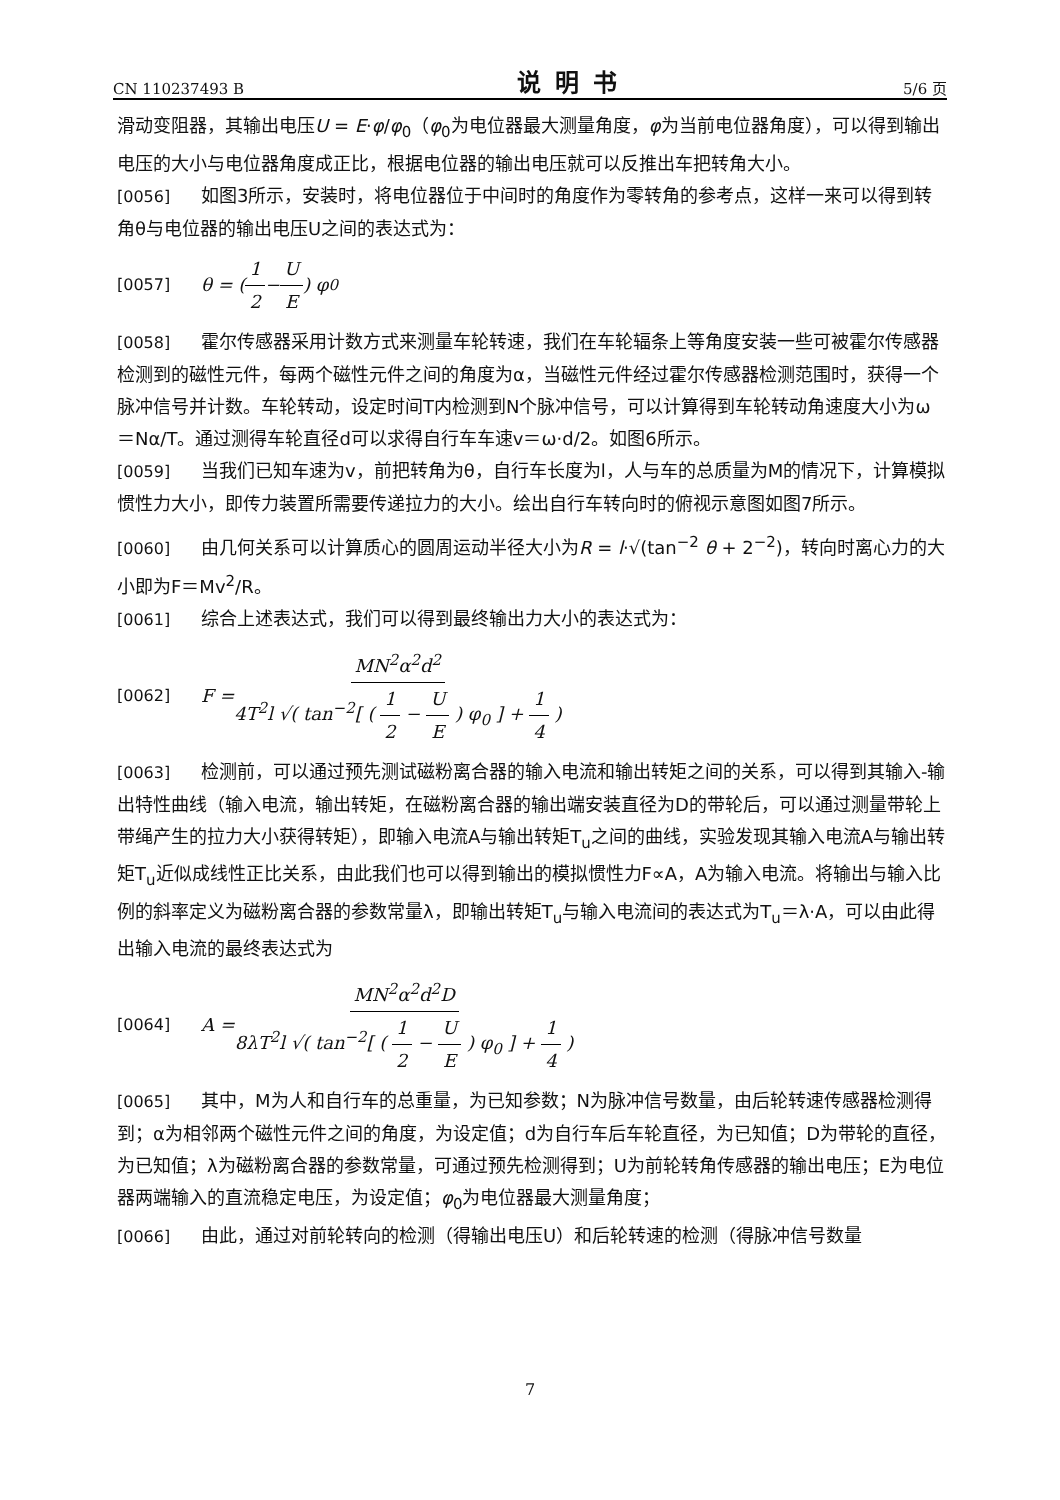CN 110237493 B 说明书 5/6 页
滑动变阻器，其输出电压U = E·φ/φ<sub>0</sub>（φ<sub>0</sub>为电位器最大测量角度，φ为当前电位器角度），可以得到输出电压的大小与电位器角度成正比，根据电位器的输出电压就可以反推出车把转角大小。
[0056] 如图3所示，安装时，将电位器位于中间时的角度作为零转角的参考点，这样一来可以得到转角θ与电位器的输出电压U之间的表达式为：
[0057] θ = ( 1 2 − U E ) φ<sub>0</sub>
[0058] 霍尔传感器采用计数方式来测量车轮转速，我们在车轮辐条上等角度安装一些可被霍尔传感器检测到的磁性元件，每两个磁性元件之间的角度为α，当磁性元件经过霍尔传感器检测范围时，获得一个脉冲信号并计数。车轮转动，设定时间T内检测到N个脉冲信号，可以计算得到车轮转动角速度大小为ω＝Nα/T。通过测得车轮直径d可以求得自行车车速v＝ω·d/2。如图6所示。
[0059] 当我们已知车速为v，前把转角为θ，自行车长度为l，人与车的总质量为M的情况下，计算模拟惯性力大小，即传力装置所需要传递拉力的大小。绘出自行车转向时的俯视示意图如图7所示。
[0060] 由几何关系可以计算质心的圆周运动半径大小为R = l·√(tan<sup>−2</sup> θ + 2<sup>−2</sup>)，转向时离心力的大小即为F＝Mv<sup>2</sup>/R。
[0061] 综合上述表达式，我们可以得到最终输出力大小的表达式为：
[0062] F = MN<sup>2</sup>α<sup>2</sup>d<sup>2</sup> 4T<sup>2</sup>l √( tan<sup>−2</sup>[ ( 1 2 − U E ) φ<sub>0</sub> ] + 1 4 )
[0063] 检测前，可以通过预先测试磁粉离合器的输入电流和输出转矩之间的关系，可以得到其输入-输出特性曲线（输入电流，输出转矩，在磁粉离合器的输出端安装直径为D的带轮后，可以通过测量带轮上带绳产生的拉力大小获得转矩），即输入电流A与输出转矩T<sub>u</sub>之间的曲线，实验发现其输入电流A与输出转矩T<sub>u</sub>近似成线性正比关系，由此我们也可以得到输出的模拟惯性力F∝A，A为输入电流。将输出与输入比例的斜率定义为磁粉离合器的参数常量λ，即输出转矩T<sub>u</sub>与输入电流间的表达式为T<sub>u</sub>＝λ·A，可以由此得出输入电流的最终表达式为
[0064] A = MN<sup>2</sup>α<sup>2</sup>d<sup>2</sup>D 8λT<sup>2</sup>l √( tan<sup>−2</sup>[ ( 1 2 − U E ) φ<sub>0</sub> ] + 1 4 )
[0065] 其中，M为人和自行车的总重量，为已知参数；N为脉冲信号数量，由后轮转速传感器检测得到；α为相邻两个磁性元件之间的角度，为设定值；d为自行车后车轮直径，为已知值；D为带轮的直径，为已知值；λ为磁粉离合器的参数常量，可通过预先检测得到；U为前轮转角传感器的输出电压；E为电位器两端输入的直流稳定电压，为设定值；φ<sub>0</sub>为电位器最大测量角度；
[0066] 由此，通过对前轮转向的检测（得输出电压U）和后轮转速的检测（得脉冲信号数量
7